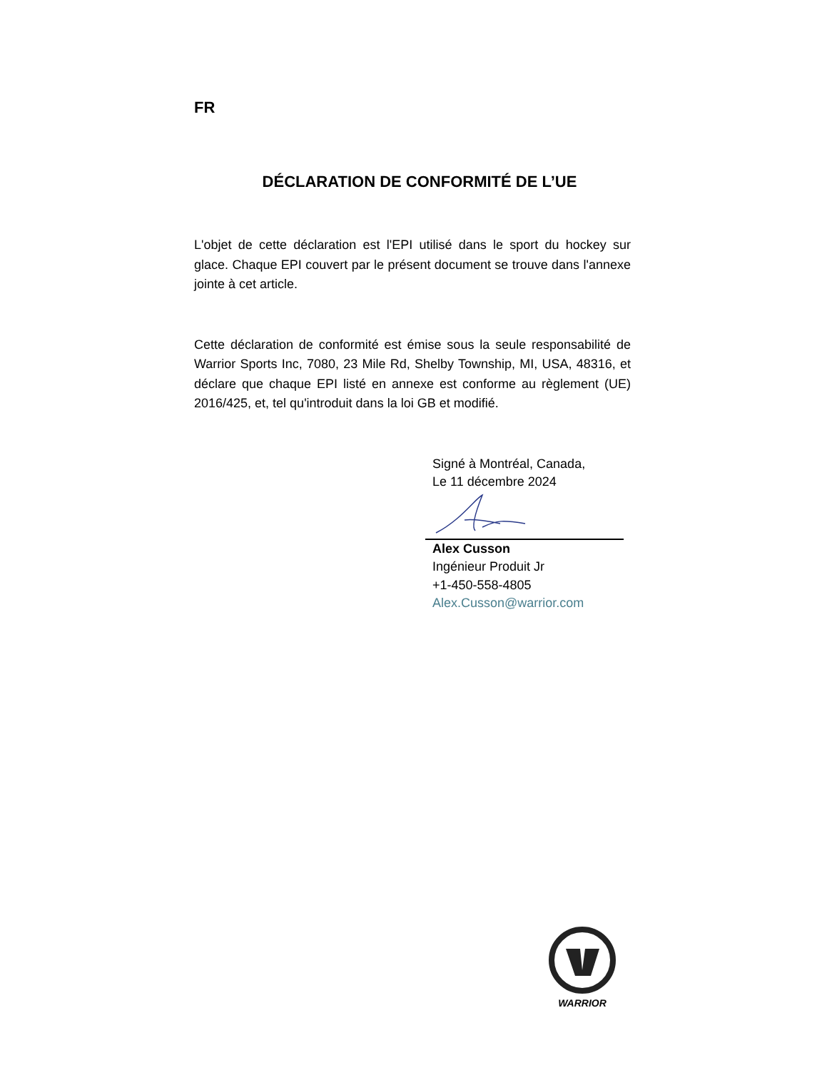FR
DÉCLARATION DE CONFORMITÉ DE L’UE
L'objet de cette déclaration est l'EPI utilisé dans le sport du hockey sur glace. Chaque EPI couvert par le présent document se trouve dans l'annexe jointe à cet article.
Cette déclaration de conformité est émise sous la seule responsabilité de Warrior Sports Inc, 7080, 23 Mile Rd, Shelby Township, MI, USA, 48316, et déclare que chaque EPI listé en annexe est conforme au règlement (UE) 2016/425, et, tel qu'introduit dans la loi GB et modifié.
Signé à Montréal, Canada,
Le 11 décembre 2024
Alex Cusson
Ingénieur Produit Jr
+1-450-558-4805
Alex.Cusson@warrior.com
WARRIOR